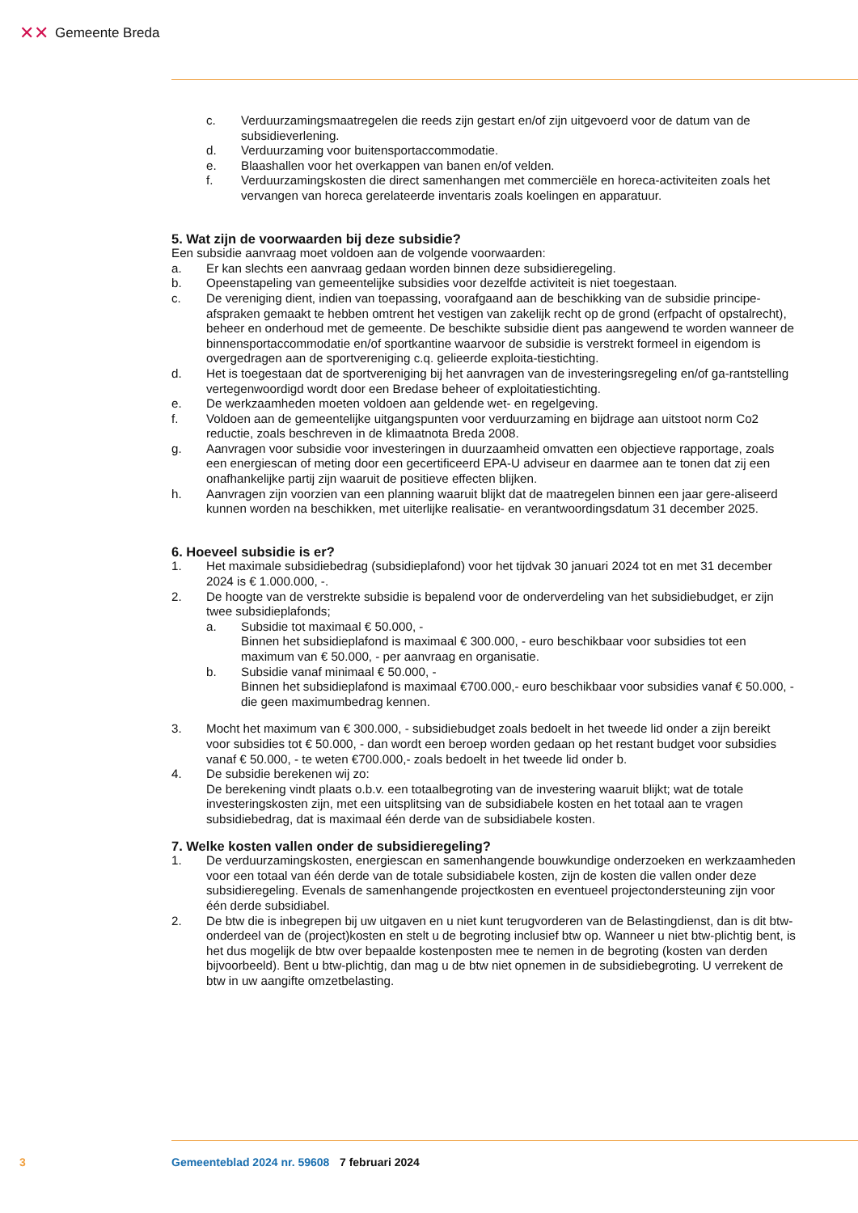✕✕ Gemeente Breda
c. Verduurzamingsmaatregelen die reeds zijn gestart en/of zijn uitgevoerd voor de datum van de subsidieverlening.
d. Verduurzaming voor buitensportaccommodatie.
e. Blaashallen voor het overkappen van banen en/of velden.
f. Verduurzamingskosten die direct samenhangen met commerciële en horeca-activiteiten zoals het vervangen van horeca gerelateerde inventaris zoals koelingen en apparatuur.
5. Wat zijn de voorwaarden bij deze subsidie?
Een subsidie aanvraag moet voldoen aan de volgende voorwaarden:
a. Er kan slechts een aanvraag gedaan worden binnen deze subsidieregeling.
b. Opeenstapeling van gemeentelijke subsidies voor dezelfde activiteit is niet toegestaan.
c. De vereniging dient, indien van toepassing, voorafgaand aan de beschikking van de subsidie principe-afspraken gemaakt te hebben omtrent het vestigen van zakelijk recht op de grond (erfpacht of opstalrecht), beheer en onderhoud met de gemeente. De beschikte subsidie dient pas aangewend te worden wanneer de binnensportaccommodatie en/of sportkantine waarvoor de subsidie is verstrekt formeel in eigendom is overgedragen aan de sportvereniging c.q. gelieerde exploita-tiestichting.
d. Het is toegestaan dat de sportvereniging bij het aanvragen van de investeringsregeling en/of ga-rantstelling vertegenwoordigd wordt door een Bredase beheer of exploitatiestichting.
e. De werkzaamheden moeten voldoen aan geldende wet- en regelgeving.
f. Voldoen aan de gemeentelijke uitgangspunten voor verduurzaming en bijdrage aan uitstoot norm Co2 reductie, zoals beschreven in de klimaatnota Breda 2008.
g. Aanvragen voor subsidie voor investeringen in duurzaamheid omvatten een objectieve rapportage, zoals een energiescan of meting door een gecertificeerd EPA-U adviseur en daarmee aan te tonen dat zij een onafhankelijke partij zijn waaruit de positieve effecten blijken.
h. Aanvragen zijn voorzien van een planning waaruit blijkt dat de maatregelen binnen een jaar gere-aliseerd kunnen worden na beschikken, met uiterlijke realisatie- en verantwoordingsdatum 31 december 2025.
6. Hoeveel subsidie is er?
1. Het maximale subsidiebedrag (subsidieplafond) voor het tijdvak 30 januari 2024 tot en met 31 december 2024 is € 1.000.000, -.
2. De hoogte van de verstrekte subsidie is bepalend voor de onderverdeling van het subsidiebudget, er zijn twee subsidieplafonds;
a. Subsidie tot maximaal € 50.000, -
Binnen het subsidieplafond is maximaal € 300.000, - euro beschikbaar voor subsidies tot een maximum van € 50.000, - per aanvraag en organisatie.
b. Subsidie vanaf minimaal € 50.000, -
Binnen het subsidieplafond is maximaal €700.000,- euro beschikbaar voor subsidies vanaf € 50.000, - die geen maximumbedrag kennen.
3. Mocht het maximum van € 300.000, - subsidiebudget zoals bedoelt in het tweede lid onder a zijn bereikt voor subsidies tot € 50.000, - dan wordt een beroep worden gedaan op het restant budget voor subsidies vanaf € 50.000, - te weten €700.000,- zoals bedoelt in het tweede lid onder b.
4. De subsidie berekenen wij zo:
De berekening vindt plaats o.b.v. een totaalbegroting van de investering waaruit blijkt; wat de totale investeringskosten zijn, met een uitsplitsing van de subsidiabele kosten en het totaal aan te vragen subsidiebedrag, dat is maximaal één derde van de subsidiabele kosten.
7. Welke kosten vallen onder de subsidieregeling?
1. De verduurzamingskosten, energiescan en samenhangende bouwkundige onderzoeken en werkzaamheden voor een totaal van één derde van de totale subsidiabele kosten, zijn de kosten die vallen onder deze subsidieregeling. Evenals de samenhangende projectkosten en eventueel projectondersteuning zijn voor één derde subsidiabel.
2. De btw die is inbegrepen bij uw uitgaven en u niet kunt terugvorderen van de Belastingdienst, dan is dit btw-onderdeel van de (project)kosten en stelt u de begroting inclusief btw op. Wanneer u niet btw-plichtig bent, is het dus mogelijk de btw over bepaalde kostenposten mee te nemen in de begroting (kosten van derden bijvoorbeeld). Bent u btw-plichtig, dan mag u de btw niet opnemen in de subsidiebegroting. U verrekent de btw in uw aangifte omzetbelasting.
3 Gemeenteblad 2024 nr. 59608 7 februari 2024